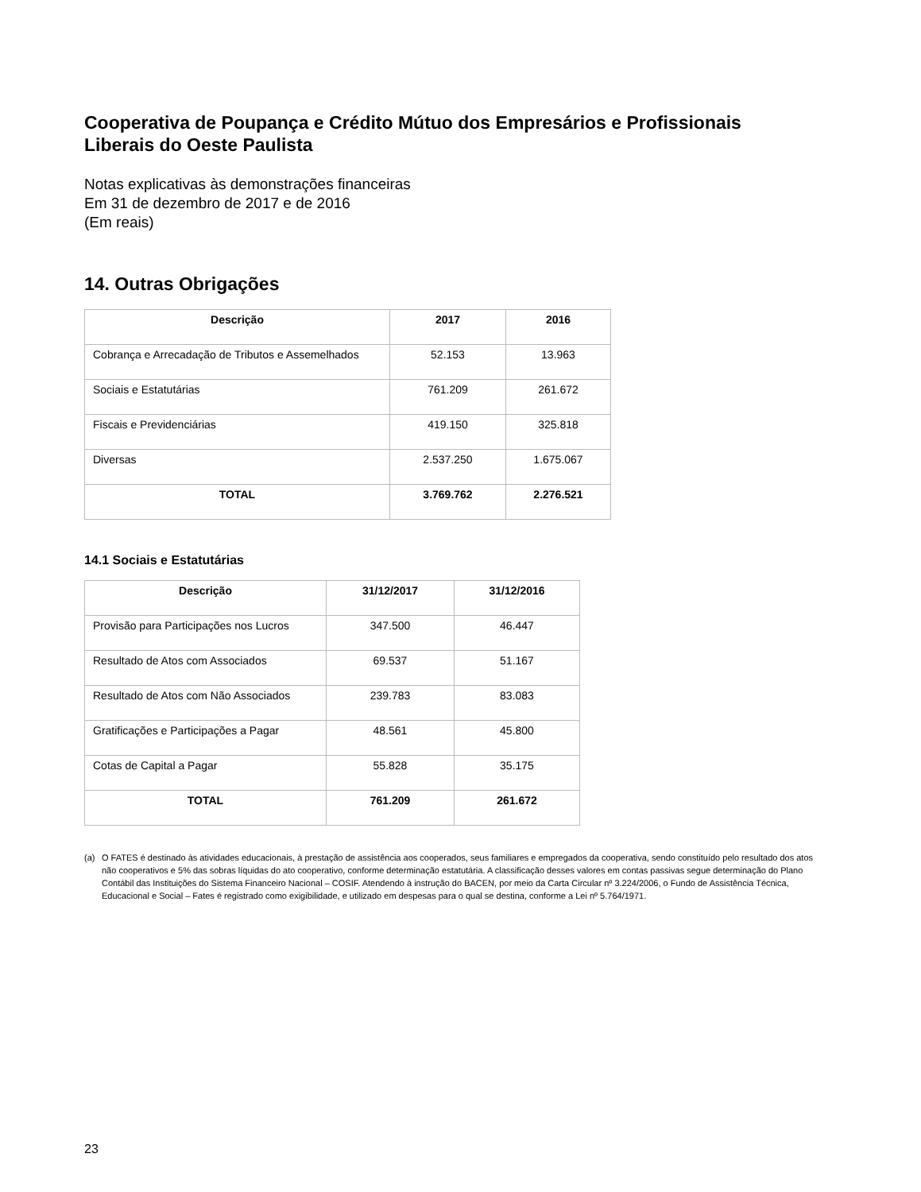Cooperativa de Poupança e Crédito Mútuo dos Empresários e Profissionais Liberais do Oeste Paulista
Notas explicativas às demonstrações financeiras
Em 31 de dezembro de 2017 e de 2016
(Em reais)
14. Outras Obrigações
| Descrição | 2017 | 2016 |
| --- | --- | --- |
| Cobrança e Arrecadação de Tributos e Assemelhados | 52.153 | 13.963 |
| Sociais e Estatutárias | 761.209 | 261.672 |
| Fiscais e Previdenciárias | 419.150 | 325.818 |
| Diversas | 2.537.250 | 1.675.067 |
| TOTAL | 3.769.762 | 2.276.521 |
14.1 Sociais e Estatutárias
| Descrição | 31/12/2017 | 31/12/2016 |
| --- | --- | --- |
| Provisão para Participações nos Lucros | 347.500 | 46.447 |
| Resultado de Atos com Associados | 69.537 | 51.167 |
| Resultado de Atos com Não Associados | 239.783 | 83.083 |
| Gratificações e Participações a Pagar | 48.561 | 45.800 |
| Cotas de Capital a Pagar | 55.828 | 35.175 |
| TOTAL | 761.209 | 261.672 |
(a) O FATES é destinado às atividades educacionais, à prestação de assistência aos cooperados, seus familiares e empregados da cooperativa, sendo constituído pelo resultado dos atos não cooperativos e 5% das sobras líquidas do ato cooperativo, conforme determinação estatutária. A classificação desses valores em contas passivas segue determinação do Plano Contábil das Instituições do Sistema Financeiro Nacional – COSIF. Atendendo à instrução do BACEN, por meio da Carta Circular nº 3.224/2006, o Fundo de Assistência Técnica, Educacional e Social – Fates é registrado como exigibilidade, e utilizado em despesas para o qual se destina, conforme a Lei nº 5.764/1971.
23